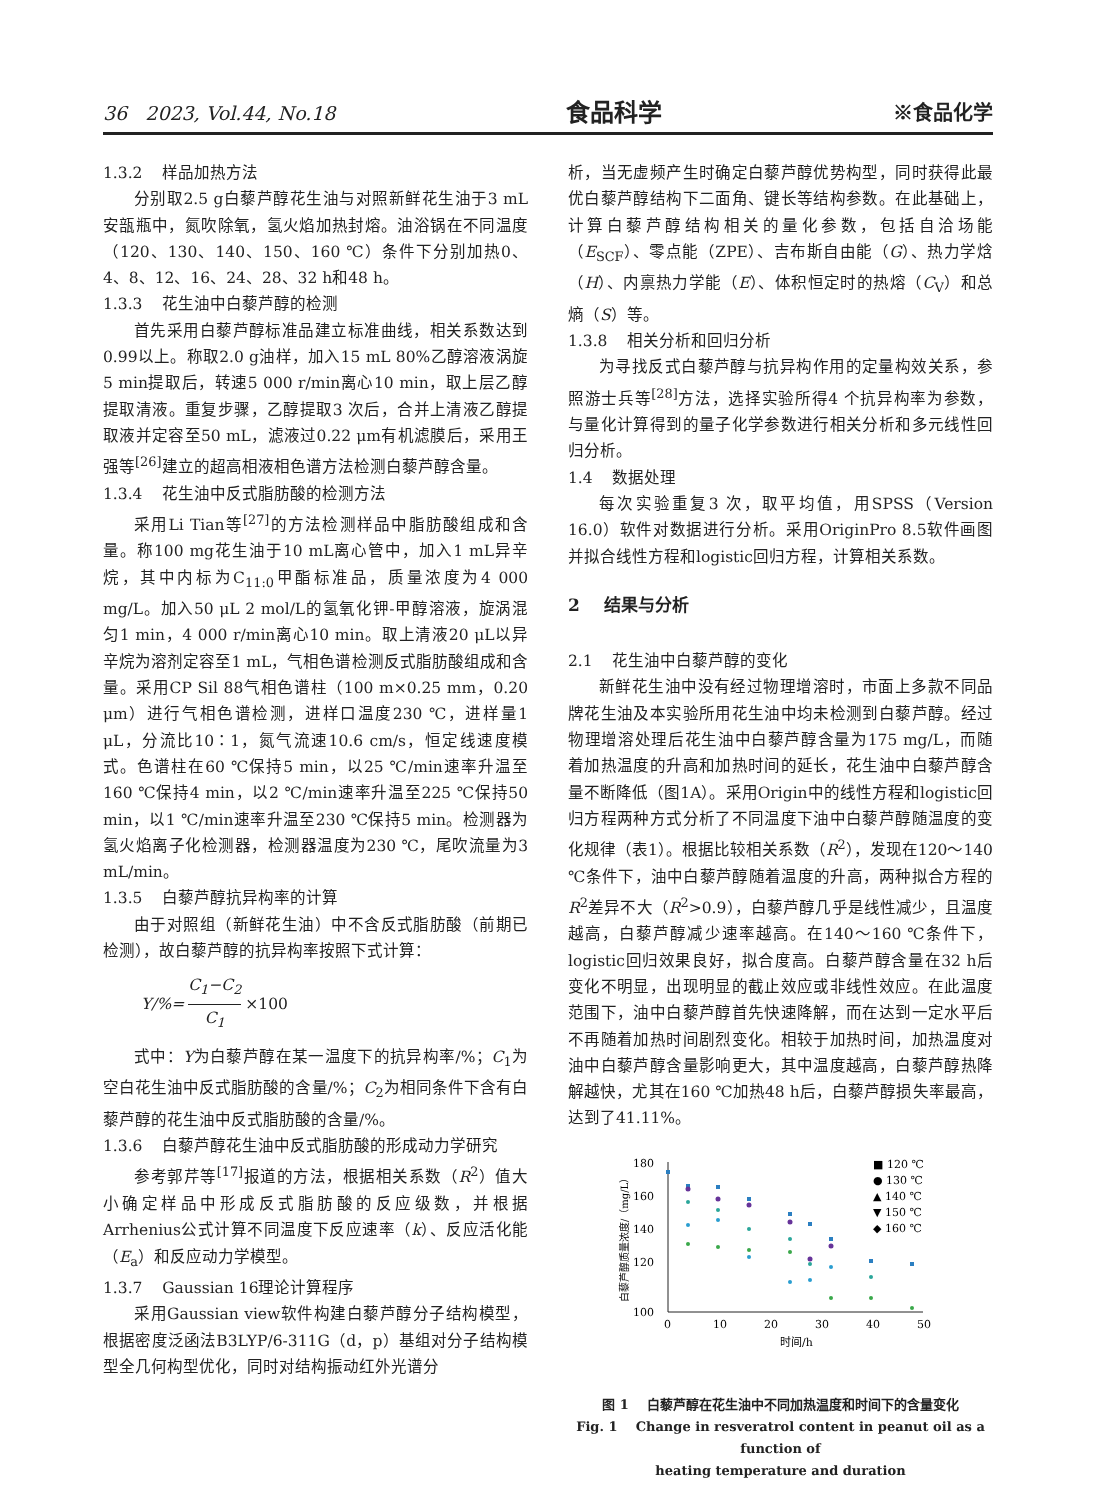36 2023, Vol.44, No.18 食品科学 ※食品化学
1.3.2 样品加热方法
分别取2.5 g白藜芦醇花生油与对照新鲜花生油于3 mL安瓿瓶中，氮吹除氧，氢火焰加热封熔。油浴锅在不同温度（120、130、140、150、160 ℃）条件下分别加热0、4、8、12、16、24、28、32 h和48 h。
1.3.3 花生油中白藜芦醇的检测
首先采用白藜芦醇标准品建立标准曲线，相关系数达到0.99以上。称取2.0 g油样，加入15 mL 80%乙醇溶液涡旋5 min提取后，转速5 000 r/min离心10 min，取上层乙醇提取清液。重复步骤，乙醇提取3 次后，合并上清液乙醇提取液并定容至50 mL，滤液过0.22 μm有机滤膜后，采用王强等<sup>[26]</sup>建立的超高相液相色谱方法检测白藜芦醇含量。
1.3.4 花生油中反式脂肪酸的检测方法
采用Li Tian等<sup>[27]</sup>的方法检测样品中脂肪酸组成和含量。称100 mg花生油于10 mL离心管中，加入1 mL异辛烷，其中内标为C<sub>11:0</sub>甲酯标准品，质量浓度为4 000 mg/L。加入50 μL 2 mol/L的氢氧化钾-甲醇溶液，旋涡混匀1 min，4 000 r/min离心10 min。取上清液20 μL以异辛烷为溶剂定容至1 mL，气相色谱检测反式脂肪酸组成和含量。采用CP Sil 88气相色谱柱（100 m×0.25 mm，0.20 μm）进行气相色谱检测，进样口温度230 ℃，进样量1 μL，分流比10∶1，氮气流速10.6 cm/s，恒定线速度模式。色谱柱在60 ℃保持5 min，以25 ℃/min速率升温至160 ℃保持4 min，以2 ℃/min速率升温至225 ℃保持50 min，以1 ℃/min速率升温至230 ℃保持5 min。检测器为氢火焰离子化检测器，检测器温度为230 ℃，尾吹流量为3 mL/min。
1.3.5 白藜芦醇抗异构率的计算
由于对照组（新鲜花生油）中不含反式脂肪酸（前期已检测），故白藜芦醇的抗异构率按照下式计算：
Y/%= C<sub>1</sub>−C<sub>2</sub> C<sub>1</sub> ×100
式中：Y为白藜芦醇在某一温度下的抗异构率/%；C<sub>1</sub>为空白花生油中反式脂肪酸的含量/%；C<sub>2</sub>为相同条件下含有白藜芦醇的花生油中反式脂肪酸的含量/%。
1.3.6 白藜芦醇花生油中反式脂肪酸的形成动力学研究
参考郭芹等<sup>[17]</sup>报道的方法，根据相关系数（R<sup>2</sup>）值大小确定样品中形成反式脂肪酸的反应级数，并根据Arrhenius公式计算不同温度下反应速率（k）、反应活化能（E<sub>a</sub>）和反应动力学模型。
1.3.7 Gaussian 16理论计算程序
采用Gaussian view软件构建白藜芦醇分子结构模型，根据密度泛函法B3LYP/6-311G（d，p）基组对分子结构模型全几何构型优化，同时对结构振动红外光谱分
析，当无虚频产生时确定白藜芦醇优势构型，同时获得此最优白藜芦醇结构下二面角、键长等结构参数。在此基础上，计算白藜芦醇结构相关的量化参数，包括自洽场能（E<sub>SCF</sub>）、零点能（ZPE）、吉布斯自由能（G）、热力学焓（H）、内禀热力学能（E）、体积恒定时的热熔（C<sub>V</sub>）和总熵（S）等。
1.3.8 相关分析和回归分析
为寻找反式白藜芦醇与抗异构作用的定量构效关系，参照游士兵等<sup>[28]</sup>方法，选择实验所得4 个抗异构率为参数，与量化计算得到的量子化学参数进行相关分析和多元线性回归分析。
1.4 数据处理
每次实验重复3 次，取平均值，用SPSS（Version 16.0）软件对数据进行分析。采用OriginPro 8.5软件画图并拟合线性方程和logistic回归方程，计算相关系数。
2 结果与分析
2.1 花生油中白藜芦醇的变化
新鲜花生油中没有经过物理增溶时，市面上多款不同品牌花生油及本实验所用花生油中均未检测到白藜芦醇。经过物理增溶处理后花生油中白藜芦醇含量为175 mg/L，而随着加热温度的升高和加热时间的延长，花生油中白藜芦醇含量不断降低（图1A）。采用Origin中的线性方程和logistic回归方程两种方式分析了不同温度下油中白藜芦醇随温度的变化规律（表1）。根据比较相关系数（R<sup>2</sup>），发现在120～140 ℃条件下，油中白藜芦醇随着温度的升高，两种拟合方程的R<sup>2</sup>差异不大（R<sup>2</sup>>0.9），白藜芦醇几乎是线性减少，且温度越高，白藜芦醇减少速率越高。在140～160 ℃条件下，logistic回归效果良好，拟合度高。白藜芦醇含量在32 h后变化不明显，出现明显的截止效应或非线性效应。在此温度范围下，油中白藜芦醇首先快速降解，而在达到一定水平后不再随着加热时间剧烈变化。相较于加热时间，加热温度对油中白藜芦醇含量影响更大，其中温度越高，白藜芦醇热降解越快，尤其在160 ℃加热48 h后，白藜芦醇损失率最高，达到了41.11%。
白藜芦醇质量浓度/（mg/L）
180
160
140
120
100
0
10
20
30
40
50
时间/h
■ 120 ℃
● 130 ℃
▲ 140 ℃
▼ 150 ℃
◆ 160 ℃
图 1 白藜芦醇在花生油中不同加热温度和时间下的含量变化
Fig. 1 Change in resveratrol content in peanut oil as a function of
heating temperature and duration